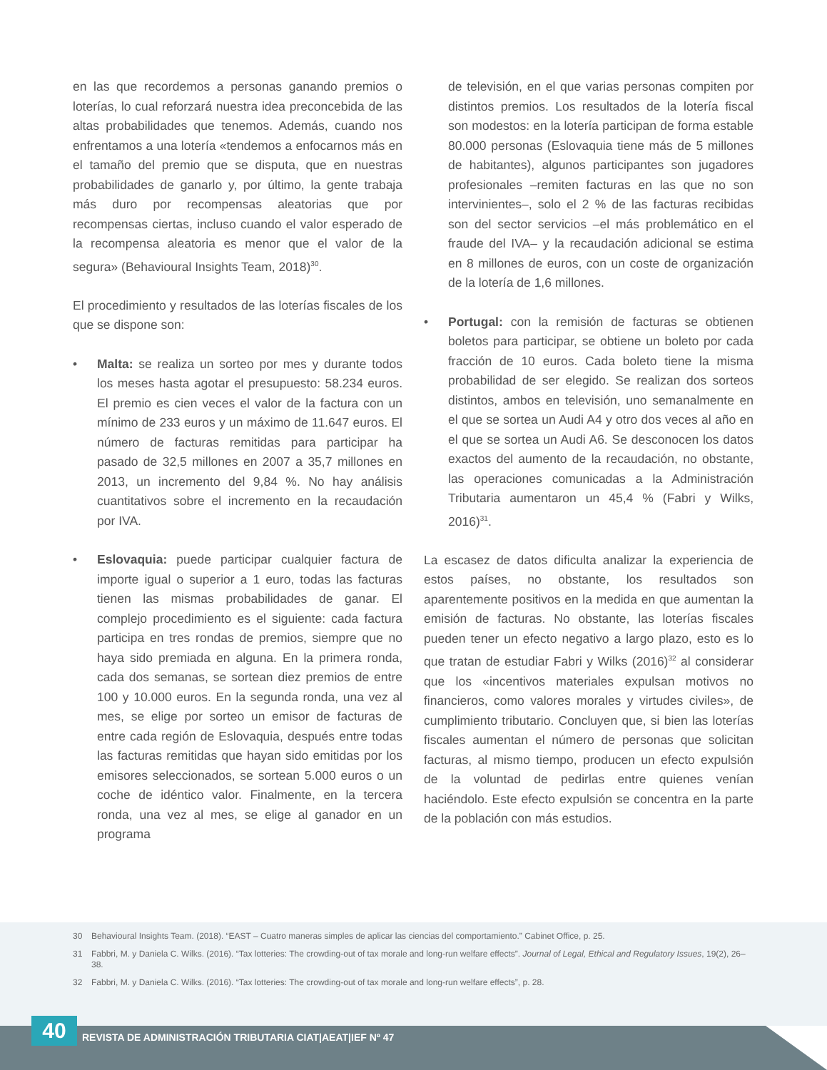en las que recordemos a personas ganando premios o loterías, lo cual reforzará nuestra idea preconcebida de las altas probabilidades que tenemos. Además, cuando nos enfrentamos a una lotería «tendemos a enfocarnos más en el tamaño del premio que se disputa, que en nuestras probabilidades de ganarlo y, por último, la gente trabaja más duro por recompensas aleatorias que por recompensas ciertas, incluso cuando el valor esperado de la recompensa aleatoria es menor que el valor de la segura» (Behavioural Insights Team, 2018)<sup>30</sup>.
El procedimiento y resultados de las loterías fiscales de los que se dispone son:
• Malta: se realiza un sorteo por mes y durante todos los meses hasta agotar el presupuesto: 58.234 euros. El premio es cien veces el valor de la factura con un mínimo de 233 euros y un máximo de 11.647 euros. El número de facturas remitidas para participar ha pasado de 32,5 millones en 2007 a 35,7 millones en 2013, un incremento del 9,84 %. No hay análisis cuantitativos sobre el incremento en la recaudación por IVA.
• Eslovaquia: puede participar cualquier factura de importe igual o superior a 1 euro, todas las facturas tienen las mismas probabilidades de ganar. El complejo procedimiento es el siguiente: cada factura participa en tres rondas de premios, siempre que no haya sido premiada en alguna. En la primera ronda, cada dos semanas, se sortean diez premios de entre 100 y 10.000 euros. En la segunda ronda, una vez al mes, se elige por sorteo un emisor de facturas de entre cada región de Eslovaquia, después entre todas las facturas remitidas que hayan sido emitidas por los emisores seleccionados, se sortean 5.000 euros o un coche de idéntico valor. Finalmente, en la tercera ronda, una vez al mes, se elige al ganador en un programa
de televisión, en el que varias personas compiten por distintos premios. Los resultados de la lotería fiscal son modestos: en la lotería participan de forma estable 80.000 personas (Eslovaquia tiene más de 5 millones de habitantes), algunos participantes son jugadores profesionales –remiten facturas en las que no son intervinientes–, solo el 2 % de las facturas recibidas son del sector servicios –el más problemático en el fraude del IVA– y la recaudación adicional se estima en 8 millones de euros, con un coste de organización de la lotería de 1,6 millones.
• Portugal: con la remisión de facturas se obtienen boletos para participar, se obtiene un boleto por cada fracción de 10 euros. Cada boleto tiene la misma probabilidad de ser elegido. Se realizan dos sorteos distintos, ambos en televisión, uno semanalmente en el que se sortea un Audi A4 y otro dos veces al año en el que se sortea un Audi A6. Se desconocen los datos exactos del aumento de la recaudación, no obstante, las operaciones comunicadas a la Administración Tributaria aumentaron un 45,4 % (Fabri y Wilks, 2016)<sup>31</sup>.
La escasez de datos dificulta analizar la experiencia de estos países, no obstante, los resultados son aparentemente positivos en la medida en que aumentan la emisión de facturas. No obstante, las loterías fiscales pueden tener un efecto negativo a largo plazo, esto es lo que tratan de estudiar Fabri y Wilks (2016)<sup>32</sup> al considerar que los «incentivos materiales expulsan motivos no financieros, como valores morales y virtudes civiles», de cumplimiento tributario. Concluyen que, si bien las loterías fiscales aumentan el número de personas que solicitan facturas, al mismo tiempo, producen un efecto expulsión de la voluntad de pedirlas entre quienes venían haciéndolo. Este efecto expulsión se concentra en la parte de la población con más estudios.
30 Behavioural Insights Team. (2018). “EAST – Cuatro maneras simples de aplicar las ciencias del comportamiento.” Cabinet Office, p. 25.
31 Fabbri, M. y Daniela C. Wilks. (2016). “Tax lotteries: The crowding-out of tax morale and long-run welfare effects”. Journal of Legal, Ethical and Regulatory Issues, 19(2), 26–38.
32 Fabbri, M. y Daniela C. Wilks. (2016). “Tax lotteries: The crowding-out of tax morale and long-run welfare effects”, p. 28.
40
REVISTA DE ADMINISTRACIÓN TRIBUTARIA CIAT|AEAT|IEF Nº 47